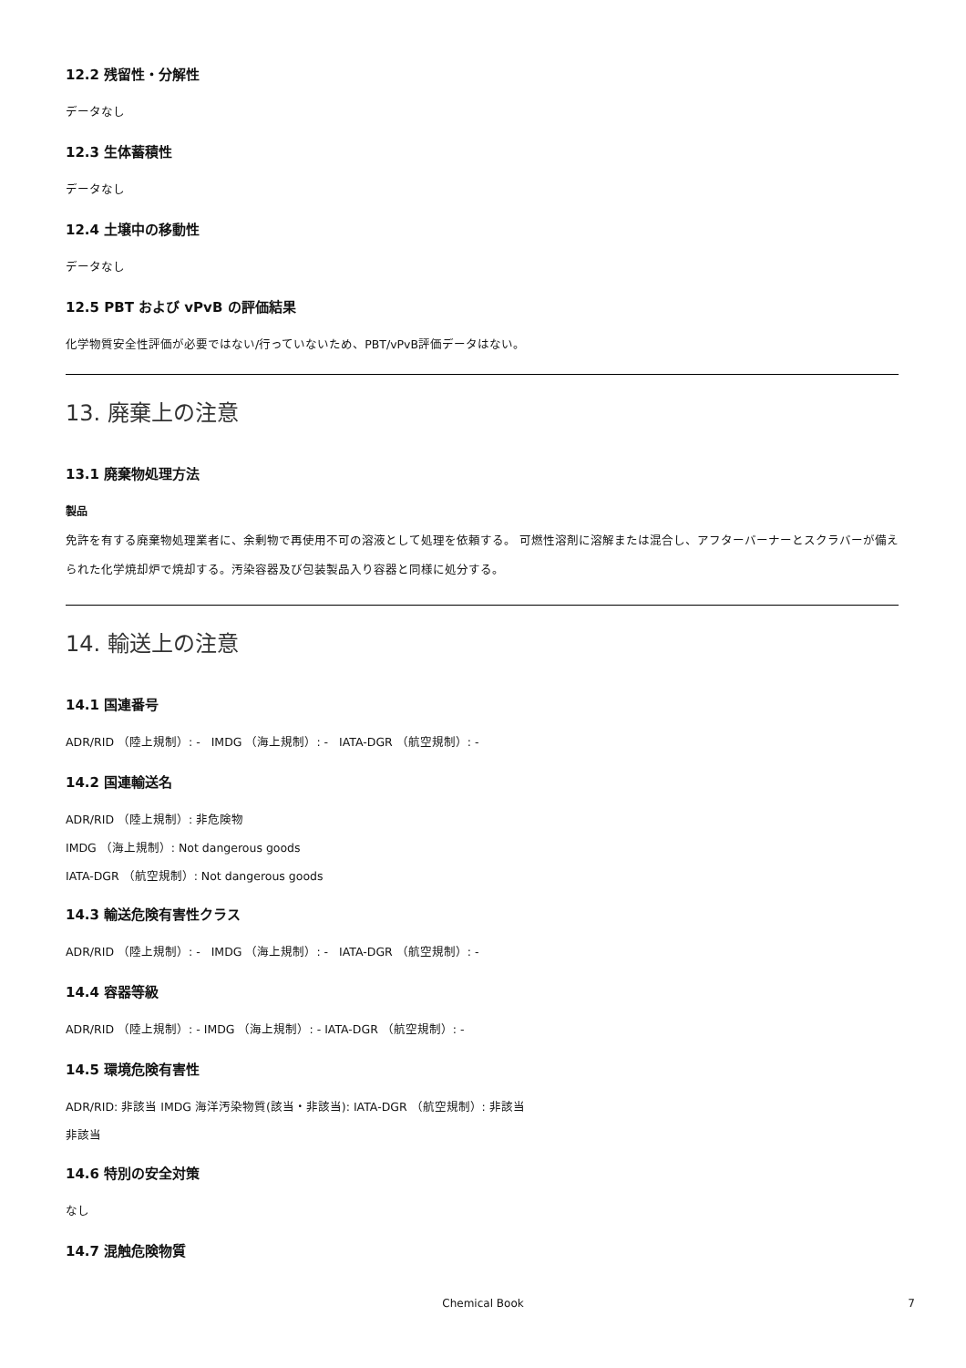12.2 残留性・分解性
データなし
12.3 生体蓄積性
データなし
12.4 土壌中の移動性
データなし
12.5 PBT および vPvB の評価結果
化学物質安全性評価が必要ではない/行っていないため、PBT/vPvB評価データはない。
13. 廃棄上の注意
13.1 廃棄物処理方法
製品
免許を有する廃棄物処理業者に、余剰物で再使用不可の溶液として処理を依頼する。 可燃性溶剤に溶解または混合し、アフターバーナーとスクラバーが備えられた化学焼却炉で焼却する。汚染容器及び包装製品入り容器と同様に処分する。
14. 輸送上の注意
14.1 国連番号
ADR/RID （陸上規制）: - IMDG （海上規制）: - IATA-DGR （航空規制）: -
14.2 国連輸送名
ADR/RID （陸上規制）: 非危険物
IMDG （海上規制）: Not dangerous goods
IATA-DGR （航空規制）: Not dangerous goods
14.3 輸送危険有害性クラス
ADR/RID （陸上規制）: - IMDG （海上規制）: - IATA-DGR （航空規制）: -
14.4 容器等級
ADR/RID （陸上規制）: - IMDG （海上規制）: - IATA-DGR （航空規制）: -
14.5 環境危険有害性
ADR/RID: 非該当 IMDG 海洋汚染物質(該当・非該当): IATA-DGR （航空規制）: 非該当
非該当
14.6 特別の安全対策
なし
14.7 混触危険物質
Chemical Book 7